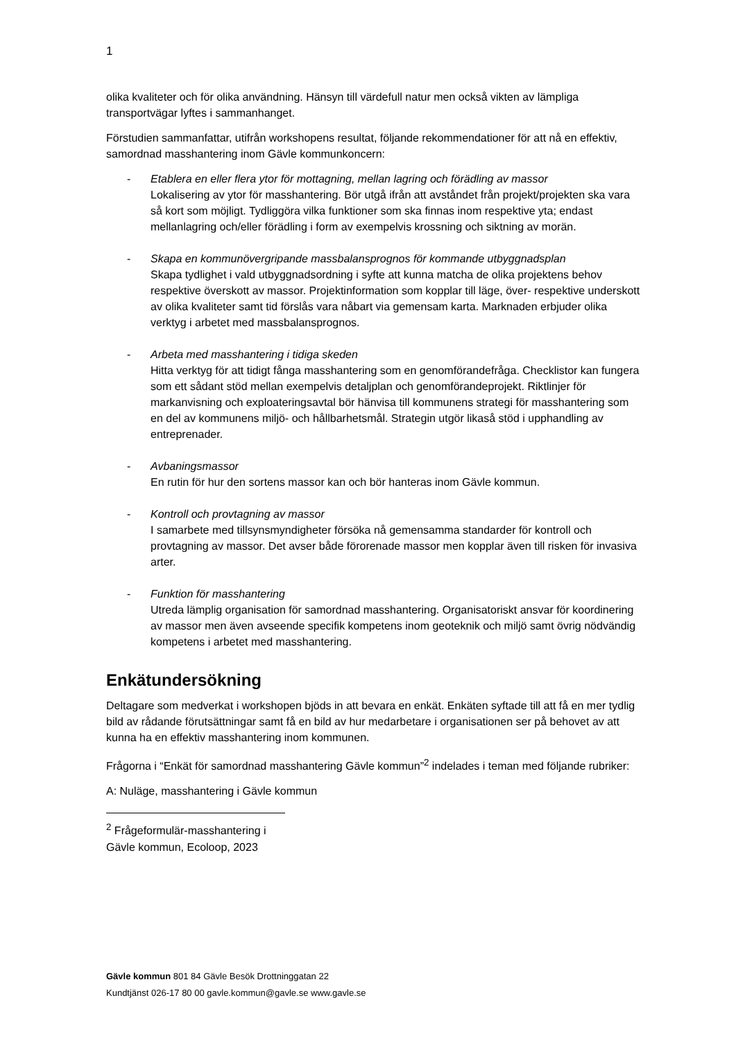1
olika kvaliteter och för olika användning. Hänsyn till värdefull natur men också vikten av lämpliga transportvägar lyftes i sammanhanget.
Förstudien sammanfattar, utifrån workshopens resultat, följande rekommendationer för att nå en effektiv, samordnad masshantering inom Gävle kommunkoncern:
- Etablera en eller flera ytor för mottagning, mellan lagring och förädling av massor
Lokalisering av ytor för masshantering. Bör utgå ifrån att avståndet från projekt/projekten ska vara så kort som möjligt. Tydliggöra vilka funktioner som ska finnas inom respektive yta; endast mellanlagring och/eller förädling i form av exempelvis krossning och siktning av morän.
- Skapa en kommunövergripande massbalansprognos för kommande utbyggnadsplan
Skapa tydlighet i vald utbyggnadsordning i syfte att kunna matcha de olika projektens behov respektive överskott av massor. Projektinformation som kopplar till läge, över- respektive underskott av olika kvaliteter samt tid förslås vara nåbart via gemensam karta. Marknaden erbjuder olika verktyg i arbetet med massbalansprognos.
- Arbeta med masshantering i tidiga skeden
Hitta verktyg för att tidigt fånga masshantering som en genomförandefråga. Checklistor kan fungera som ett sådant stöd mellan exempelvis detaljplan och genomförandeprojekt. Riktlinjer för markanvisning och exploateringsavtal bör hänvisa till kommunens strategi för masshantering som en del av kommunens miljö- och hållbarhetsmål. Strategin utgör likaså stöd i upphandling av entreprenader.
- Avbaningsmassor
En rutin för hur den sortens massor kan och bör hanteras inom Gävle kommun.
- Kontroll och provtagning av massor
I samarbete med tillsynsmyndigheter försöka nå gemensamma standarder för kontroll och provtagning av massor. Det avser både förorenade massor men kopplar även till risken för invasiva arter.
- Funktion för masshantering
Utreda lämplig organisation för samordnad masshantering. Organisatoriskt ansvar för koordinering av massor men även avseende specifik kompetens inom geoteknik och miljö samt övrig nödvändig kompetens i arbetet med masshantering.
Enkätundersökning
Deltagare som medverkat i workshopen bjöds in att bevara en enkät. Enkäten syftade till att få en mer tydlig bild av rådande förutsättningar samt få en bild av hur medarbetare i organisationen ser på behovet av att kunna ha en effektiv masshantering inom kommunen.
Frågorna i “Enkät för samordnad masshantering Gävle kommun”<sup>2</sup> indelades i teman med följande rubriker:
A: Nuläge, masshantering i Gävle kommun
<sup>2</sup> Frågeformulär-masshantering i Gävle kommun, Ecoloop, 2023
Gävle kommun 801 84 Gävle Besök Drottninggatan 22
Kundtjänst 026-17 80 00 gavle.kommun@gavle.se www.gavle.se